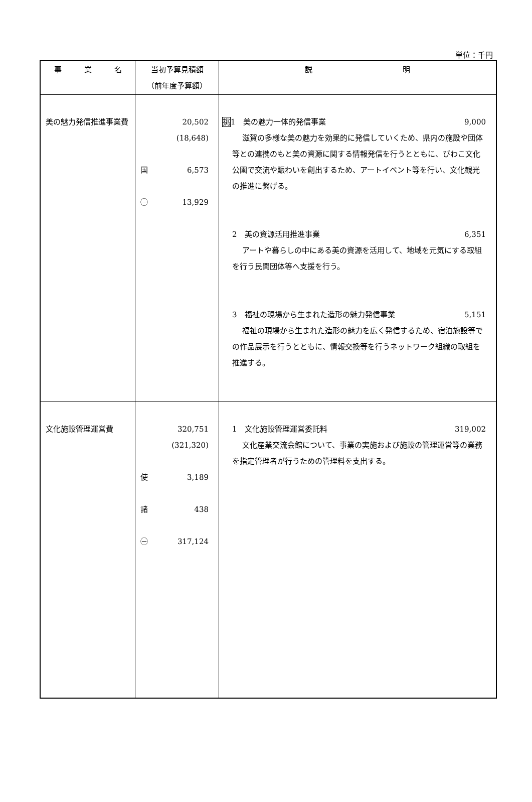単位：千円
| 事 業 名 | 当初予算見積額 （前年度予算額） | 説 明 |
| --- | --- | --- |
| 美の魅力発信推進事業費 | 20,502 (18,648) 国 6,573 ㊀ 13,929 | 挑 1 美の魅力一体的発信事業 9,000 滋賀の多様な美の魅力を効果的に発信していくため、県内の施設や団体等との連携のもと美の資源に関する情報発信を行うとともに、びわこ文化公園で交流や賑わいを創出するため、アートイベント等を行い、文化観光の推進に繋げる。 2 美の資源活用推進事業 6,351 アートや暮らしの中にある美の資源を活用して、地域を元気にする取組を行う民間団体等へ支援を行う。 3 福祉の現場から生まれた造形の魅力発信事業 5,151 福祉の現場から生まれた造形の魅力を広く発信するため、宿泊施設等での作品展示を行うとともに、情報交換等を行うネットワーク組織の取組を推進する。 |
| 文化施設管理運営費 | 320,751 (321,320) 使 3,189 諸 438 ㊀ 317,124 | 1 文化施設管理運営委託料 319,002 文化産業交流会館について、事業の実施および施設の管理運営等の業務を指定管理者が行うための管理料を支出する。 |